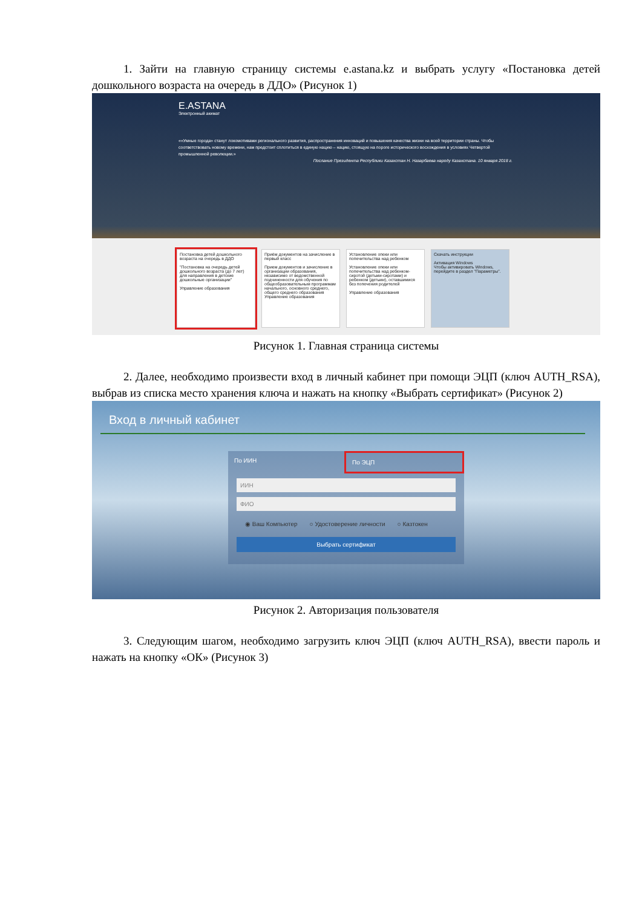1. Зайти на главную страницу системы e.astana.kz и выбрать услугу «Постановка детей дошкольного возраста на очередь в ДДО» (Рисунок 1)
E.ASTANA
Электронный акимат
««Умные города» станут локомотивами регионального развития, распространения инноваций и повышения качества жизни на всей территории страны. Чтобы соответствовать новому времени, нам предстоит сплотиться в единую нацию – нацию, стоящую на пороге исторического восхождения в условиях Четвертой промышленной революции.»
Послание Президента Республики Казахстан Н. Назарбаева народу Казахстана. 10 января 2018 г.
Постановка детей дошкольного возраста на очередь в ДДО
"Постановка на очередь детей дошкольного возраста (до 7 лет) для направления в детские дошкольные организации"
Управление образования
Приём документов на зачисление в первый класс
Прием документов и зачисление в организации образования, независимо от ведомственной подчиненности для обучения по общеобразовательным программам начального, основного среднего, общего среднего образования
Управление образования
Установление опеки или попечительства над ребенком
Установление опеки или попечительства над ребенком-сиротой (детьми-сиротами) и ребенком (детьми), оставшимися без попечения родителей
Управление образования
Скачать инструкции
Активация Windows
Чтобы активировать Windows, перейдите в раздел "Параметры".
Рисунок 1. Главная страница системы
2. Далее, необходимо произвести вход в личный кабинет при помощи ЭЦП (ключ AUTH_RSA), выбрав из списка место хранения ключа и нажать на кнопку «Выбрать сертификат» (Рисунок 2)
Вход в личный кабинет
По ИИН По ЭЦП
ИИН
ФИО
◉ Ваш Компьютер ○ Удостоверение личности ○ Казтокен
Выбрать сертификат
Рисунок 2. Авторизация пользователя
3. Следующим шагом, необходимо загрузить ключ ЭЦП (ключ AUTH_RSA), ввести пароль и нажать на кнопку «ОК» (Рисунок 3)